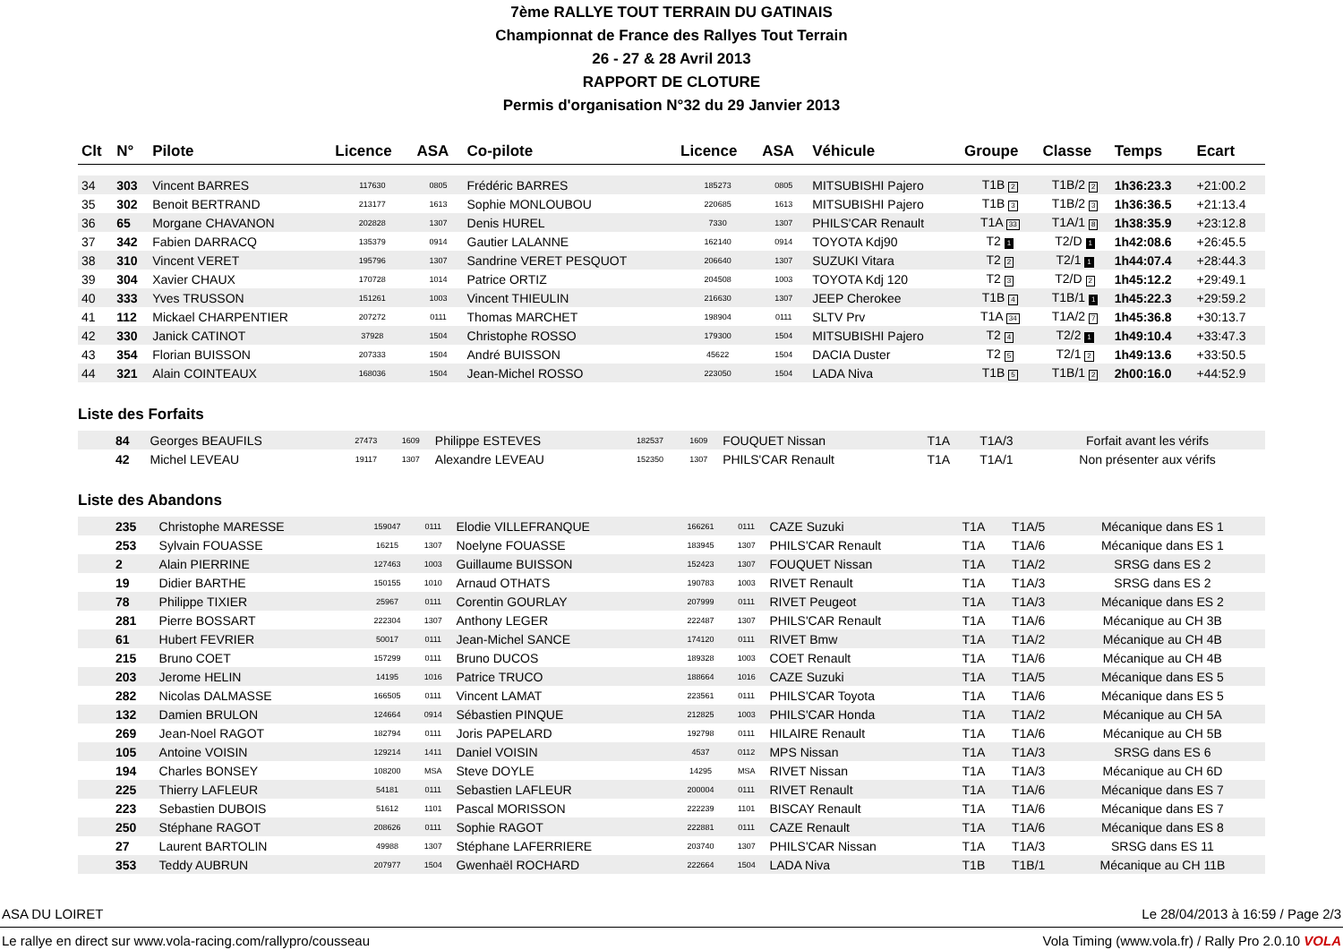7ème RALLYE TOUT TERRAIN DU GATINAIS
Championnat de France des Rallyes Tout Terrain
26 - 27 & 28 Avril 2013
RAPPORT DE CLOTURE
Permis d'organisation N°32 du 29 Janvier 2013
| Clt | N° | Pilote | Licence | ASA | Co-pilote | Licence | ASA | Véhicule | Groupe | Classe | Temps | Ecart |
| --- | --- | --- | --- | --- | --- | --- | --- | --- | --- | --- | --- | --- |
| 34 | 303 | Vincent BARRES | 117630 | 0805 | Frédéric BARRES | 185273 | 0805 | MITSUBISHI Pajero | T1B 2 | T1B/2 2 | 1h36:23.3 | +21:00.2 |
| 35 | 302 | Benoit BERTRAND | 213177 | 1613 | Sophie MONLOUBOU | 220685 | 1613 | MITSUBISHI Pajero | T1B 3 | T1B/2 3 | 1h36:36.5 | +21:13.4 |
| 36 | 65 | Morgane CHAVANON | 202828 | 1307 | Denis HUREL | 7330 | 1307 | PHILS'CAR Renault | T1A 33 | T1A/1 8 | 1h38:35.9 | +23:12.8 |
| 37 | 342 | Fabien DARRACQ | 135379 | 0914 | Gautier LALANNE | 162140 | 0914 | TOYOTA Kdj90 | T2 1 | T2/D 1 | 1h42:08.6 | +26:45.5 |
| 38 | 310 | Vincent VERET | 195796 | 1307 | Sandrine VERET PESQUOT | 206640 | 1307 | SUZUKI Vitara | T2 2 | T2/1 1 | 1h44:07.4 | +28:44.3 |
| 39 | 304 | Xavier CHAUX | 170728 | 1014 | Patrice ORTIZ | 204508 | 1003 | TOYOTA Kdj 120 | T2 3 | T2/D 2 | 1h45:12.2 | +29:49.1 |
| 40 | 333 | Yves TRUSSON | 151261 | 1003 | Vincent THIEULIN | 216630 | 1307 | JEEP Cherokee | T1B 4 | T1B/1 1 | 1h45:22.3 | +29:59.2 |
| 41 | 112 | Mickael CHARPENTIER | 207272 | 0111 | Thomas MARCHET | 198904 | 0111 | SLTV Prv | T1A 34 | T1A/2 7 | 1h45:36.8 | +30:13.7 |
| 42 | 330 | Janick CATINOT | 37928 | 1504 | Christophe ROSSO | 179300 | 1504 | MITSUBISHI Pajero | T2 4 | T2/2 1 | 1h49:10.4 | +33:47.3 |
| 43 | 354 | Florian BUISSON | 207333 | 1504 | André BUISSON | 45622 | 1504 | DACIA Duster | T2 5 | T2/1 2 | 1h49:13.6 | +33:50.5 |
| 44 | 321 | Alain COINTEAUX | 168036 | 1504 | Jean-Michel ROSSO | 223050 | 1504 | LADA Niva | T1B 5 | T1B/1 2 | 2h00:16.0 | +44:52.9 |
Liste des Forfaits
| | 84 | Georges BEAUFILS | 27473 | 1609 | Philippe ESTEVES | 182537 | 1609 | FOUQUET Nissan | T1A | T1A/3 | Forfait avant les vérifs |
| | 42 | Michel LEVEAU | 19117 | 1307 | Alexandre LEVEAU | 152350 | 1307 | PHILS'CAR Renault | T1A | T1A/1 | Non présenter aux vérifs |
Liste des Abandons
| | 235 | Christophe MARESSE | 159047 | 0111 | Elodie VILLEFRANQUE | 166261 | 0111 | CAZE Suzuki | T1A | T1A/5 | Mécanique dans ES 1 |
| | 253 | Sylvain FOUASSE | 16215 | 1307 | Noelyne FOUASSE | 183945 | 1307 | PHILS'CAR Renault | T1A | T1A/6 | Mécanique dans ES 1 |
| | 2 | Alain PIERRINE | 127463 | 1003 | Guillaume BUISSON | 152423 | 1307 | FOUQUET Nissan | T1A | T1A/2 | SRSG dans ES 2 |
| | 19 | Didier BARTHE | 150155 | 1010 | Arnaud OTHATS | 190783 | 1003 | RIVET Renault | T1A | T1A/3 | SRSG dans ES 2 |
| | 78 | Philippe TIXIER | 25967 | 0111 | Corentin GOURLAY | 207999 | 0111 | RIVET Peugeot | T1A | T1A/3 | Mécanique dans ES 2 |
| | 281 | Pierre BOSSART | 222304 | 1307 | Anthony LEGER | 222487 | 1307 | PHILS'CAR Renault | T1A | T1A/6 | Mécanique au CH 3B |
| | 61 | Hubert FEVRIER | 50017 | 0111 | Jean-Michel SANCE | 174120 | 0111 | RIVET Bmw | T1A | T1A/2 | Mécanique au CH 4B |
| | 215 | Bruno COET | 157299 | 0111 | Bruno DUCOS | 189328 | 1003 | COET Renault | T1A | T1A/6 | Mécanique au CH 4B |
| | 203 | Jerome HELIN | 14195 | 1016 | Patrice TRUCO | 188664 | 1016 | CAZE Suzuki | T1A | T1A/5 | Mécanique dans ES 5 |
| | 282 | Nicolas DALMASSE | 166505 | 0111 | Vincent LAMAT | 223561 | 0111 | PHILS'CAR Toyota | T1A | T1A/6 | Mécanique dans ES 5 |
| | 132 | Damien BRULON | 124664 | 0914 | Sébastien PINQUE | 212825 | 1003 | PHILS'CAR Honda | T1A | T1A/2 | Mécanique au CH 5A |
| | 269 | Jean-Noel RAGOT | 182794 | 0111 | Joris PAPELARD | 192798 | 0111 | HILAIRE Renault | T1A | T1A/6 | Mécanique au CH 5B |
| | 105 | Antoine VOISIN | 129214 | 1411 | Daniel VOISIN | 4537 | 0112 | MPS Nissan | T1A | T1A/3 | SRSG dans ES 6 |
| | 194 | Charles BONSEY | 108200 | MSA | Steve DOYLE | 14295 | MSA | RIVET Nissan | T1A | T1A/3 | Mécanique au CH 6D |
| | 225 | Thierry LAFLEUR | 54181 | 0111 | Sebastien LAFLEUR | 200004 | 0111 | RIVET Renault | T1A | T1A/6 | Mécanique dans ES 7 |
| | 223 | Sebastien DUBOIS | 51612 | 1101 | Pascal MORISSON | 222239 | 1101 | BISCAY Renault | T1A | T1A/6 | Mécanique dans ES 7 |
| | 250 | Stéphane RAGOT | 208626 | 0111 | Sophie RAGOT | 222881 | 0111 | CAZE Renault | T1A | T1A/6 | Mécanique dans ES 8 |
| | 27 | Laurent BARTOLIN | 49988 | 1307 | Stéphane LAFERRIERE | 203740 | 1307 | PHILS'CAR Nissan | T1A | T1A/3 | SRSG dans ES 11 |
| | 353 | Teddy AUBRUN | 207977 | 1504 | Gwenhaël ROCHARD | 222664 | 1504 | LADA Niva | T1B | T1B/1 | Mécanique au CH 11B |
ASA DU LOIRET Le 28/04/2013 à 16:59 / Page 2/3
Le rallye en direct sur www.vola-racing.com/rallypro/cousseau Vola Timing (www.vola.fr) / Rally Pro 2.0.10 VOLA